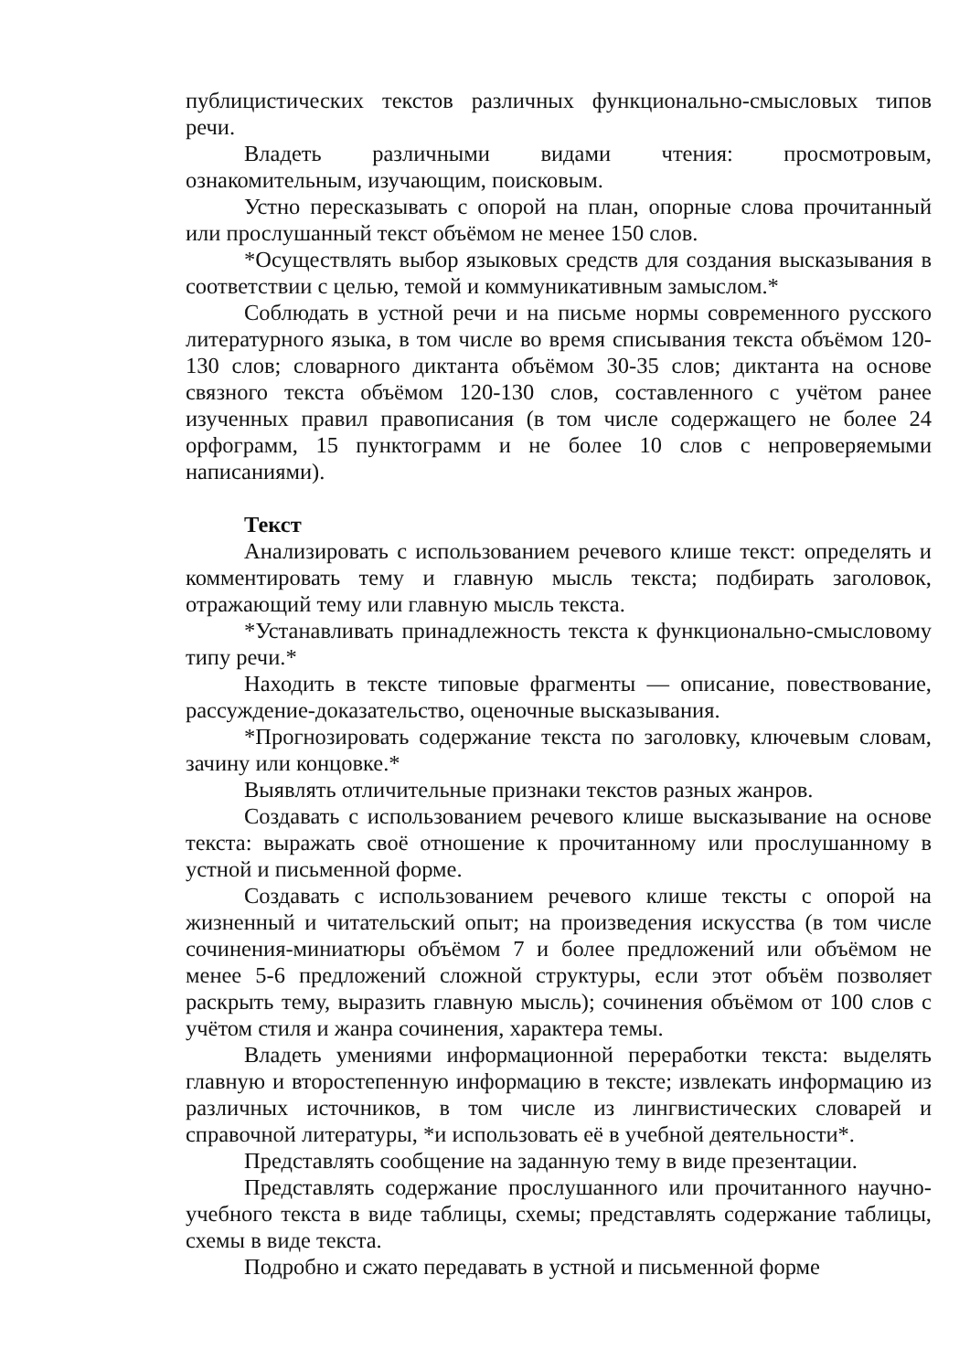публицистических текстов различных функционально-смысловых типов речи.
Владеть различными видами чтения: просмотровым, ознакомительным, изучающим, поисковым.
Устно пересказывать с опорой на план, опорные слова прочитанный или прослушанный текст объёмом не менее 150 слов.
*Осуществлять выбор языковых средств для создания высказывания в соответствии с целью, темой и коммуникативным замыслом.*
Соблюдать в устной речи и на письме нормы современного русского литературного языка, в том числе во время списывания текста объёмом 120-130 слов; словарного диктанта объёмом 30-35 слов; диктанта на основе связного текста объёмом 120-130 слов, составленного с учётом ранее изученных правил правописания (в том числе содержащего не более 24 орфограмм, 15 пунктограмм и не более 10 слов с непроверяемыми написаниями).
Текст
Анализировать с использованием речевого клише текст: определять и комментировать тему и главную мысль текста; подбирать заголовок, отражающий тему или главную мысль текста.
*Устанавливать принадлежность текста к функционально-смысловому типу речи.*
Находить в тексте типовые фрагменты — описание, повествование, рассуждение-доказательство, оценочные высказывания.
*Прогнозировать содержание текста по заголовку, ключевым словам, зачину или концовке.*
Выявлять отличительные признаки текстов разных жанров.
Создавать с использованием речевого клише высказывание на основе текста: выражать своё отношение к прочитанному или прослушанному в устной и письменной форме.
Создавать с использованием речевого клише тексты с опорой на жизненный и читательский опыт; на произведения искусства (в том числе сочинения-миниатюры объёмом 7 и более предложений или объёмом не менее 5-6 предложений сложной структуры, если этот объём позволяет раскрыть тему, выразить главную мысль); сочинения объёмом от 100 слов с учётом стиля и жанра сочинения, характера темы.
Владеть умениями информационной переработки текста: выделять главную и второстепенную информацию в тексте; извлекать информацию из различных источников, в том числе из лингвистических словарей и справочной литературы, *и использовать её в учебной деятельности*.
Представлять сообщение на заданную тему в виде презентации.
Представлять содержание прослушанного или прочитанного научно-учебного текста в виде таблицы, схемы; представлять содержание таблицы, схемы в виде текста.
Подробно и сжато передавать в устной и письменной форме